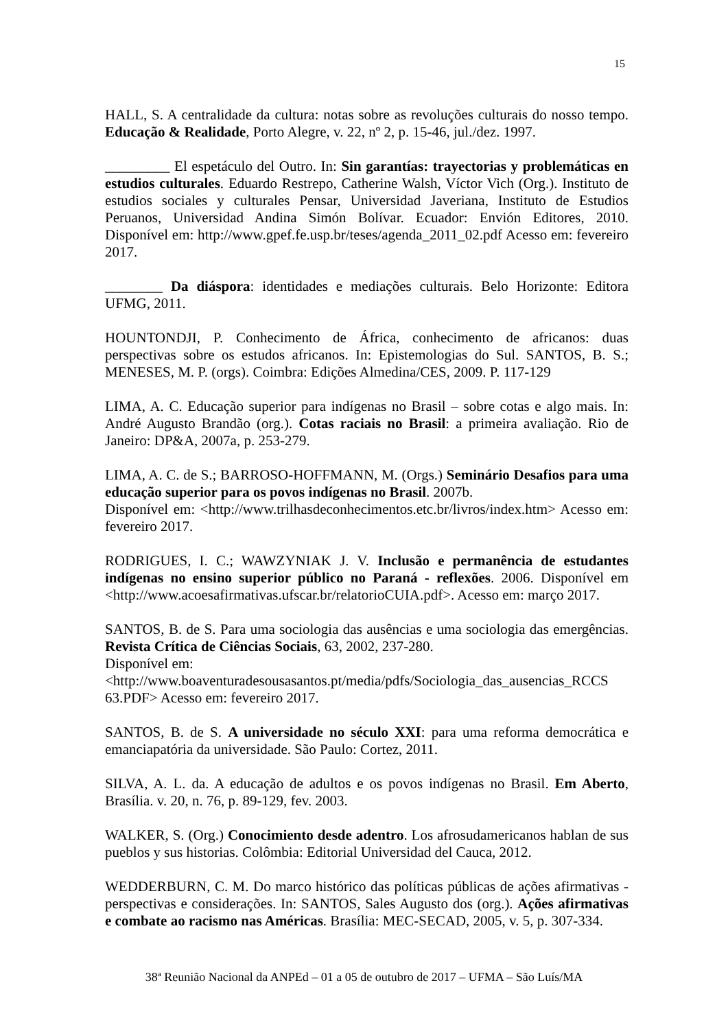15
HALL, S. A centralidade da cultura: notas sobre as revoluções culturais do nosso tempo. Educação & Realidade, Porto Alegre, v. 22, nº 2, p. 15-46, jul./dez. 1997.
_________ El espetáculo del Outro. In: Sin garantías: trayectorias y problemáticas en estudios culturales. Eduardo Restrepo, Catherine Walsh, Víctor Vich (Org.). Instituto de estudios sociales y culturales Pensar, Universidad Javeriana, Instituto de Estudios Peruanos, Universidad Andina Simón Bolívar. Ecuador: Envión Editores, 2010. Disponível em: http://www.gpef.fe.usp.br/teses/agenda_2011_02.pdf Acesso em: fevereiro 2017.
________ Da diáspora: identidades e mediações culturais. Belo Horizonte: Editora UFMG, 2011.
HOUNTONDJI, P. Conhecimento de África, conhecimento de africanos: duas perspectivas sobre os estudos africanos. In: Epistemologias do Sul. SANTOS, B. S.; MENESES, M. P. (orgs). Coimbra: Edições Almedina/CES, 2009. P. 117-129
LIMA, A. C. Educação superior para indígenas no Brasil – sobre cotas e algo mais. In: André Augusto Brandão (org.). Cotas raciais no Brasil: a primeira avaliação. Rio de Janeiro: DP&A, 2007a, p. 253-279.
LIMA, A. C. de S.; BARROSO-HOFFMANN, M. (Orgs.) Seminário Desafios para uma educação superior para os povos indígenas no Brasil. 2007b.
Disponível em: <http://www.trilhasdeconhecimentos.etc.br/livros/index.htm> Acesso em: fevereiro 2017.
RODRIGUES, I. C.; WAWZYNIAK J. V. Inclusão e permanência de estudantes indígenas no ensino superior público no Paraná - reflexões. 2006. Disponível em <http://www.acoesafirmativas.ufscar.br/relatorioCUIA.pdf>. Acesso em: março 2017.
SANTOS, B. de S. Para uma sociologia das ausências e uma sociologia das emergências. Revista Crítica de Ciências Sociais, 63, 2002, 237-280.
Disponível em:
<http://www.boaventuradesousasantos.pt/media/pdfs/Sociologia_das_ausencias_RCCS 63.PDF> Acesso em: fevereiro 2017.
SANTOS, B. de S. A universidade no século XXI: para uma reforma democrática e emanciapatória da universidade. São Paulo: Cortez, 2011.
SILVA, A. L. da. A educação de adultos e os povos indígenas no Brasil. Em Aberto, Brasília. v. 20, n. 76, p. 89-129, fev. 2003.
WALKER, S. (Org.) Conocimiento desde adentro. Los afrosudamericanos hablan de sus pueblos y sus historias. Colômbia: Editorial Universidad del Cauca, 2012.
WEDDERBURN, C. M. Do marco histórico das políticas públicas de ações afirmativas - perspectivas e considerações. In: SANTOS, Sales Augusto dos (org.). Ações afirmativas e combate ao racismo nas Américas. Brasília: MEC-SECAD, 2005, v. 5, p. 307-334.
38ª Reunião Nacional da ANPEd – 01 a 05 de outubro de 2017 – UFMA – São Luís/MA